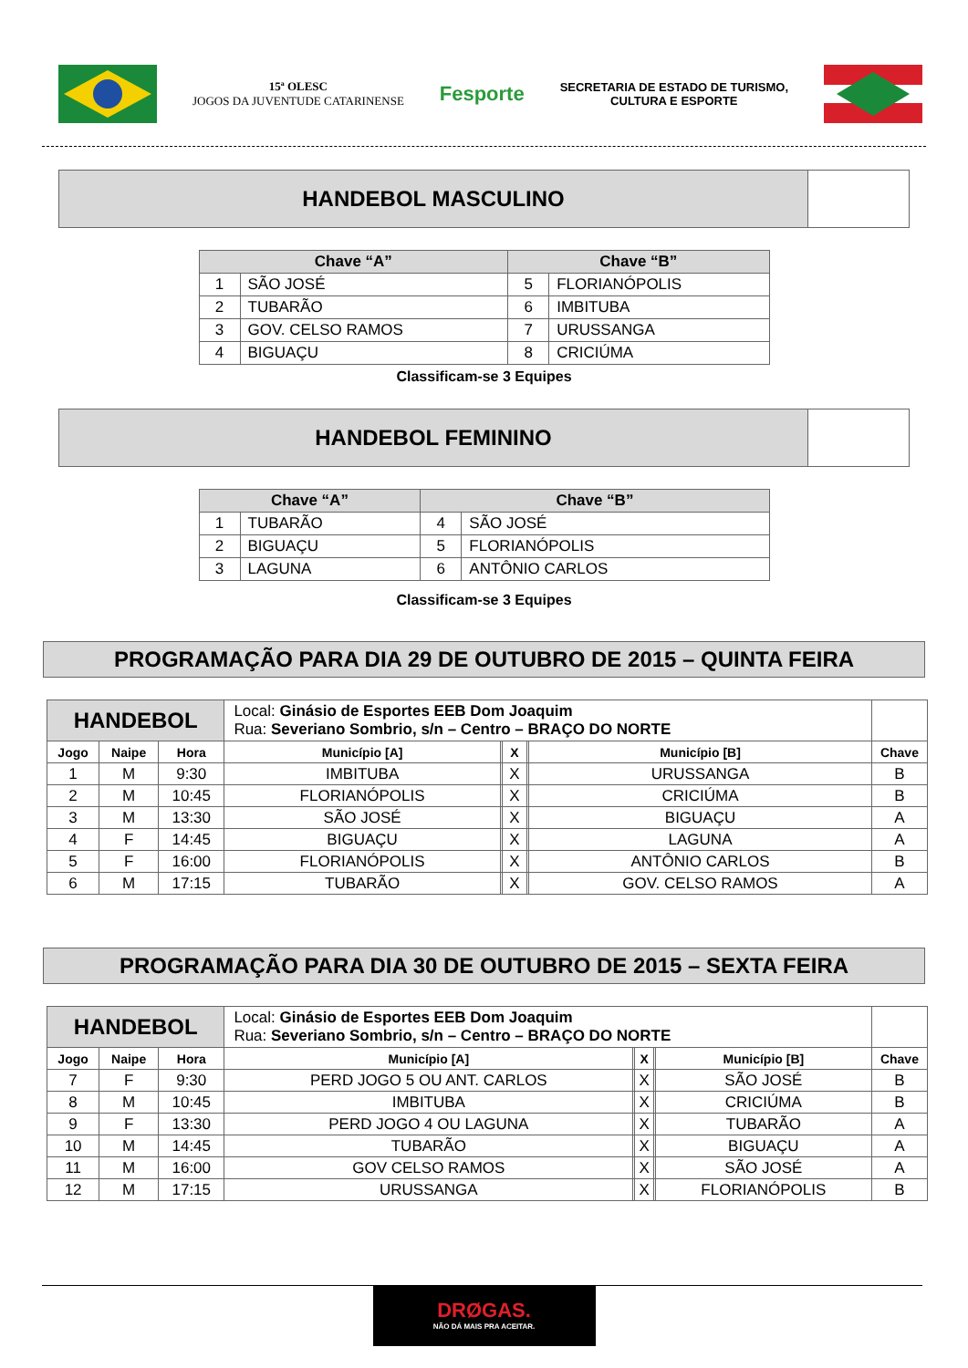15ª OLESC
JOGOS DA JUVENTUDE CATARINENSE
Fesporte
SECRETARIA DE ESTADO DE TURISMO,
CULTURA E ESPORTE
HANDEBOL MASCULINO
| Chave “A” | | Chave “B” | |
| --- | --- | --- | --- |
| 1 | SÃO JOSÉ | 5 | FLORIANÓPOLIS |
| 2 | TUBARÃO | 6 | IMBITUBA |
| 3 | GOV. CELSO RAMOS | 7 | URUSSANGA |
| 4 | BIGUAÇU | 8 | CRICIÚMA |
Classificam-se 3 Equipes
HANDEBOL FEMININO
| Chave “A” | | Chave “B” | |
| --- | --- | --- | --- |
| 1 | TUBARÃO | 4 | SÃO JOSÉ |
| 2 | BIGUAÇU | 5 | FLORIANÓPOLIS |
| 3 | LAGUNA | 6 | ANTÔNIO CARLOS |
Classificam-se 3 Equipes
PROGRAMAÇÃO PARA DIA 29 DE OUTUBRO DE 2015 – QUINTA FEIRA
| HANDEBOL | | | Local: Ginásio de Esportes EEB Dom Joaquim Rua: Severiano Sombrio, s/n – Centro – BRAÇO DO NORTE | | | | | |
| Jogo | Naipe | Hora | Município [A] | | X | | Município [B] | Chave |
| 1 | M | 9:30 | IMBITUBA | | X | | URUSSANGA | B |
| 2 | M | 10:45 | FLORIANÓPOLIS | | X | | CRICIÚMA | B |
| 3 | M | 13:30 | SÃO JOSÉ | | X | | BIGUAÇU | A |
| 4 | F | 14:45 | BIGUAÇU | | X | | LAGUNA | A |
| 5 | F | 16:00 | FLORIANÓPOLIS | | X | | ANTÔNIO CARLOS | B |
| 6 | M | 17:15 | TUBARÃO | | X | | GOV. CELSO RAMOS | A |
PROGRAMAÇÃO PARA DIA 30 DE OUTUBRO DE 2015 – SEXTA FEIRA
| HANDEBOL | | | Local: Ginásio de Esportes EEB Dom Joaquim Rua: Severiano Sombrio, s/n – Centro – BRAÇO DO NORTE | | | | | |
| Jogo | Naipe | Hora | Município [A] | | X | | Município [B] | Chave |
| 7 | F | 9:30 | PERD JOGO 5 OU ANT. CARLOS | | X | | SÃO JOSÉ | B |
| 8 | M | 10:45 | IMBITUBA | | X | | CRICIÚMA | B |
| 9 | F | 13:30 | PERD JOGO 4 OU LAGUNA | | X | | TUBARÃO | A |
| 10 | M | 14:45 | TUBARÃO | | X | | BIGUAÇU | A |
| 11 | M | 16:00 | GOV CELSO RAMOS | | X | | SÃO JOSÉ | A |
| 12 | M | 17:15 | URUSSANGA | | X | | FLORIANÓPOLIS | B |
DRØGAS.
NÃO DÁ MAIS PRA ACEITAR.